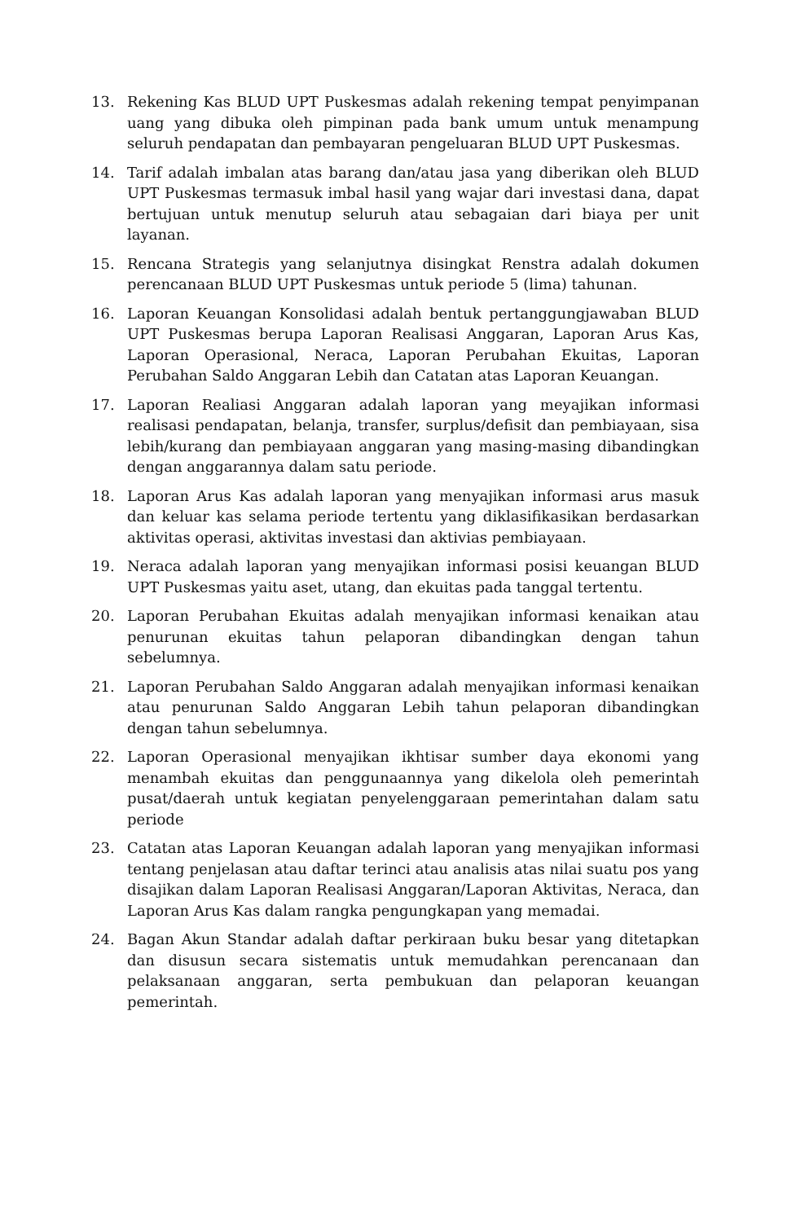13. Rekening Kas BLUD UPT Puskesmas adalah rekening tempat penyimpanan uang yang dibuka oleh pimpinan pada bank umum untuk menampung seluruh pendapatan dan pembayaran pengeluaran BLUD UPT Puskesmas.
14. Tarif adalah imbalan atas barang dan/atau jasa yang diberikan oleh BLUD UPT Puskesmas termasuk imbal hasil yang wajar dari investasi dana, dapat bertujuan untuk menutup seluruh atau sebagaian dari biaya per unit layanan.
15. Rencana Strategis yang selanjutnya disingkat Renstra adalah dokumen perencanaan BLUD UPT Puskesmas untuk periode 5 (lima) tahunan.
16. Laporan Keuangan Konsolidasi adalah bentuk pertanggungjawaban BLUD UPT Puskesmas berupa Laporan Realisasi Anggaran, Laporan Arus Kas, Laporan Operasional, Neraca, Laporan Perubahan Ekuitas, Laporan Perubahan Saldo Anggaran Lebih dan Catatan atas Laporan Keuangan.
17. Laporan Realiasi Anggaran adalah laporan yang meyajikan informasi realisasi pendapatan, belanja, transfer, surplus/defisit dan pembiayaan, sisa lebih/kurang dan pembiayaan anggaran yang masing-masing dibandingkan dengan anggarannya dalam satu periode.
18. Laporan Arus Kas adalah laporan yang menyajikan informasi arus masuk dan keluar kas selama periode tertentu yang diklasifikasikan berdasarkan aktivitas operasi, aktivitas investasi dan aktivias pembiayaan.
19. Neraca adalah laporan yang menyajikan informasi posisi keuangan BLUD UPT Puskesmas yaitu aset, utang, dan ekuitas pada tanggal tertentu.
20. Laporan Perubahan Ekuitas adalah menyajikan informasi kenaikan atau penurunan ekuitas tahun pelaporan dibandingkan dengan tahun sebelumnya.
21. Laporan Perubahan Saldo Anggaran adalah menyajikan informasi kenaikan atau penurunan Saldo Anggaran Lebih tahun pelaporan dibandingkan dengan tahun sebelumnya.
22. Laporan Operasional menyajikan ikhtisar sumber daya ekonomi yang menambah ekuitas dan penggunaannya yang dikelola oleh pemerintah pusat/daerah untuk kegiatan penyelenggaraan pemerintahan dalam satu periode
23. Catatan atas Laporan Keuangan adalah laporan yang menyajikan informasi tentang penjelasan atau daftar terinci atau analisis atas nilai suatu pos yang disajikan dalam Laporan Realisasi Anggaran/Laporan Aktivitas, Neraca, dan Laporan Arus Kas dalam rangka pengungkapan yang memadai.
24. Bagan Akun Standar adalah daftar perkiraan buku besar yang ditetapkan dan disusun secara sistematis untuk memudahkan perencanaan dan pelaksanaan anggaran, serta pembukuan dan pelaporan keuangan pemerintah.